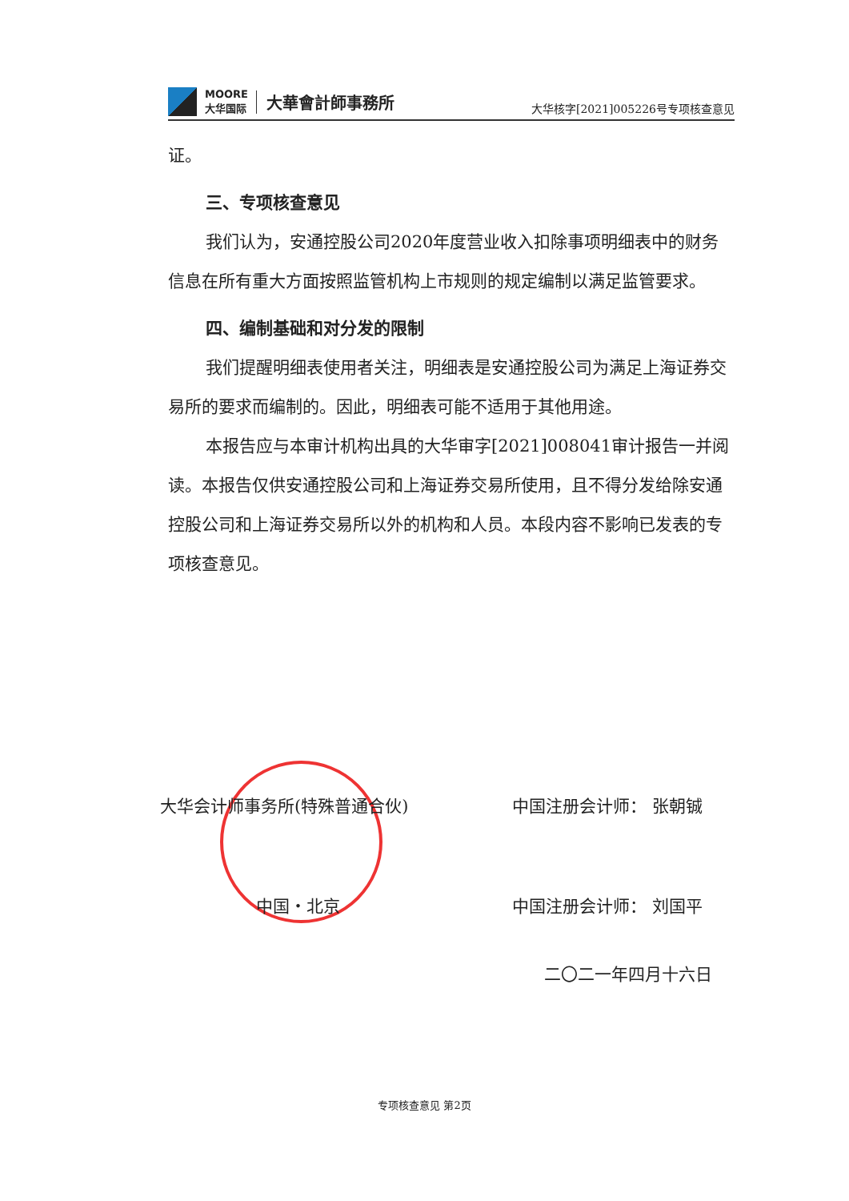MOORE
大华国际 大華會計師事務所
大华核字[2021]005226号专项核查意见
证。
三、专项核查意见
我们认为，安通控股公司2020年度营业收入扣除事项明细表中的财务信息在所有重大方面按照监管机构上市规则的规定编制以满足监管要求。
四、编制基础和对分发的限制
我们提醒明细表使用者关注，明细表是安通控股公司为满足上海证券交易所的要求而编制的。因此，明细表可能不适用于其他用途。
本报告应与本审计机构出具的大华审字[2021]008041审计报告一并阅读。本报告仅供安通控股公司和上海证券交易所使用，且不得分发给除安通控股公司和上海证券交易所以外的机构和人员。本段内容不影响已发表的专项核查意见。
大华会计师事务所(特殊普通合伙) 中国注册会计师： 张朝铖
中国・北京 中国注册会计师： 刘国平
二〇二一年四月十六日
专项核查意见 第2页